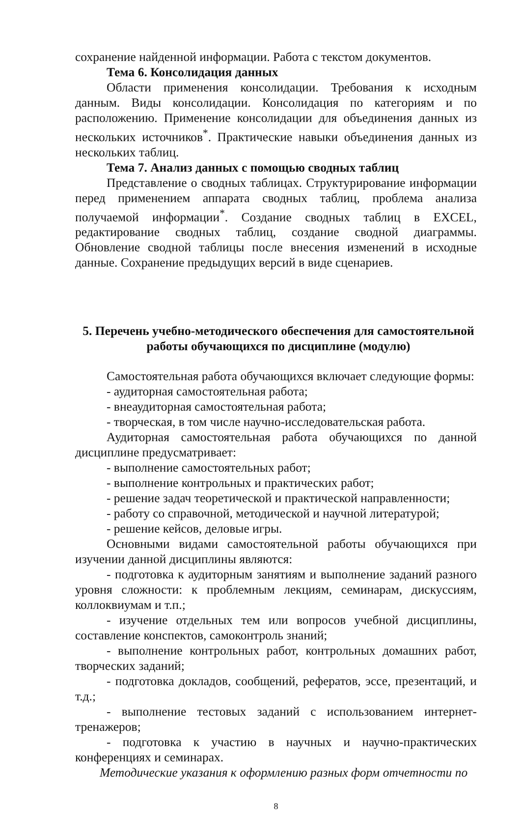сохранение найденной информации. Работа с текстом документов.
Тема 6. Консолидация данных
Области применения консолидации. Требования к исходным данным. Виды консолидации. Консолидация по категориям и по расположению. Применение консолидации для объединения данных из нескольких источников<sup>*</sup>. Практические навыки объединения данных из нескольких таблиц.
Тема 7. Анализ данных с помощью сводных таблиц
Представление о сводных таблицах. Структурирование информации перед применением аппарата сводных таблиц, проблема анализа получаемой информации<sup>*</sup>. Создание сводных таблиц в EXCEL, редактирование сводных таблиц, создание сводной диаграммы. Обновление сводной таблицы после внесения изменений в исходные данные. Сохранение предыдущих версий в виде сценариев.
5. Перечень учебно-методического обеспечения для самостоятельной работы обучающихся по дисциплине (модулю)
Самостоятельная работа обучающихся включает следующие формы:
- аудиторная самостоятельная работа;
- внеаудиторная самостоятельная работа;
- творческая, в том числе научно-исследовательская работа.
Аудиторная самостоятельная работа обучающихся по данной дисциплине предусматривает:
- выполнение самостоятельных работ;
- выполнение контрольных и практических работ;
- решение задач теоретической и практической направленности;
- работу со справочной, методической и научной литературой;
- решение кейсов, деловые игры.
Основными видами самостоятельной работы обучающихся при изучении данной дисциплины являются:
- подготовка к аудиторным занятиям и выполнение заданий разного уровня сложности: к проблемным лекциям, семинарам, дискуссиям, коллоквиумам и т.п.;
- изучение отдельных тем или вопросов учебной дисциплины, составление конспектов, самоконтроль знаний;
- выполнение контрольных работ, контрольных домашних работ, творческих заданий;
- подготовка докладов, сообщений, рефератов, эссе, презентаций, и т.д.;
- выполнение тестовых заданий с использованием интернет-тренажеров;
- подготовка к участию в научных и научно-практических конференциях и семинарах.
Методические указания к оформлению разных форм отчетности по
8